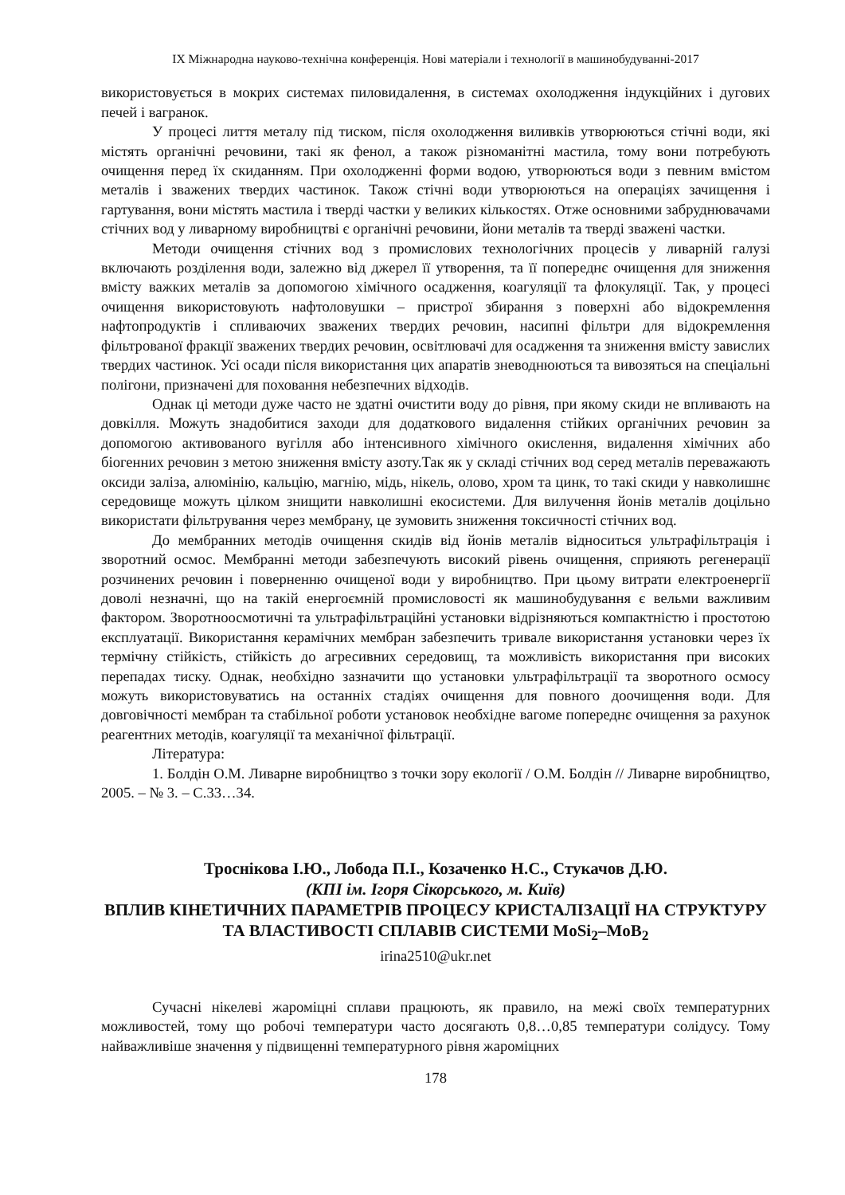IX Міжнародна науково-технічна конференція. Нові матеріали і технології в машинобудуванні-2017
використовується в мокрих системах пиловидалення, в системах охолодження індукційних і дугових печей і вагранок.
У процесі лиття металу під тиском, після охолодження виливків утворюються стічні води, які містять органічні речовини, такі як фенол, а також різноманітні мастила, тому вони потребують очищення перед їх скиданням. При охолодженні форми водою, утворюються води з певним вмістом металів і зважених твердих частинок. Також стічні води утворюються на операціях зачищення і гартування, вони містять мастила і тверді частки у великих кількостях. Отже основними забруднювачами стічних вод у ливарному виробництві є органічні речовини, йони металів та тверді зважені частки.
Методи очищення стічних вод з промислових технологічних процесів у ливарній галузі включають розділення води, залежно від джерел її утворення, та її попереднє очищення для зниження вмісту важких металів за допомогою хімічного осадження, коагуляції та флокуляції. Так, у процесі очищення використовують нафтоловушки – пристрої збирання з поверхні або відокремлення нафтопродуктів і спливаючих зважених твердих речовин, насипні фільтри для відокремлення фільтрованої фракції зважених твердих речовин, освітлювачі для осадження та зниження вмісту завислих твердих частинок. Усі осади після використання цих апаратів зневоднюються та вивозяться на спеціальні полігони, призначені для поховання небезпечних відходів.
Однак ці методи дуже часто не здатні очистити воду до рівня, при якому скиди не впливають на довкілля. Можуть знадобитися заходи для додаткового видалення стійких органічних речовин за допомогою активованого вугілля або інтенсивного хімічного окислення, видалення хімічних або біогенних речовин з метою зниження вмісту азоту.Так як у складі стічних вод серед металів переважають оксиди заліза, алюмінію, кальцію, магнію, мідь, нікель, олово, хром та цинк, то такі скиди у навколишнє середовище можуть цілком знищити навколишні екосистеми. Для вилучення йонів металів доцільно використати фільтрування через мембрану, це зумовить зниження токсичності стічних вод.
До мембранних методів очищення скидів від йонів металів відноситься ультрафільтрація і зворотний осмос. Мембранні методи забезпечують високий рівень очищення, сприяють регенерації розчинених речовин і поверненню очищеної води у виробництво. При цьому витрати електроенергії доволі незначні, що на такій енергоємній промисловості як машинобудування є вельми важливим фактором. Зворотноосмотичні та ультрафільтраційні установки відрізняються компактністю і простотою експлуатації. Використання керамічних мембран забезпечить тривале використання установки через їх термічну стійкість, стійкість до агресивних середовищ, та можливість використання при високих перепадах тиску. Однак, необхідно зазначити що установки ультрафільтрації та зворотного осмосу можуть використовуватись на останніх стадіях очищення для повного доочищення води. Для довговічності мембран та стабільної роботи установок необхідне вагоме попереднє очищення за рахунок реагентних методів, коагуляції та механічної фільтрації.
Література:
1. Болдін О.М. Ливарне виробництво з точки зору екології / О.М. Болдін // Ливарне виробництво, 2005. – № 3. – С.33…34.
Троснікова І.Ю., Лобода П.І., Козаченко Н.С., Стукачов Д.Ю.
(КПІ ім. Ігоря Сікорського, м. Київ)
ВПЛИВ КІНЕТИЧНИХ ПАРАМЕТРІВ ПРОЦЕСУ КРИСТАЛІЗАЦІЇ НА СТРУКТУРУ ТА ВЛАСТИВОСТІ СПЛАВІВ СИСТЕМИ MoSi<sub>2</sub>–MoB<sub>2</sub>
irina2510@ukr.net
Сучасні нікелеві жароміцні сплави працюють, як правило, на межі своїх температурних можливостей, тому що робочі температури часто досягають 0,8…0,85 температури солідусу. Тому найважливіше значення у підвищенні температурного рівня жароміцних
178